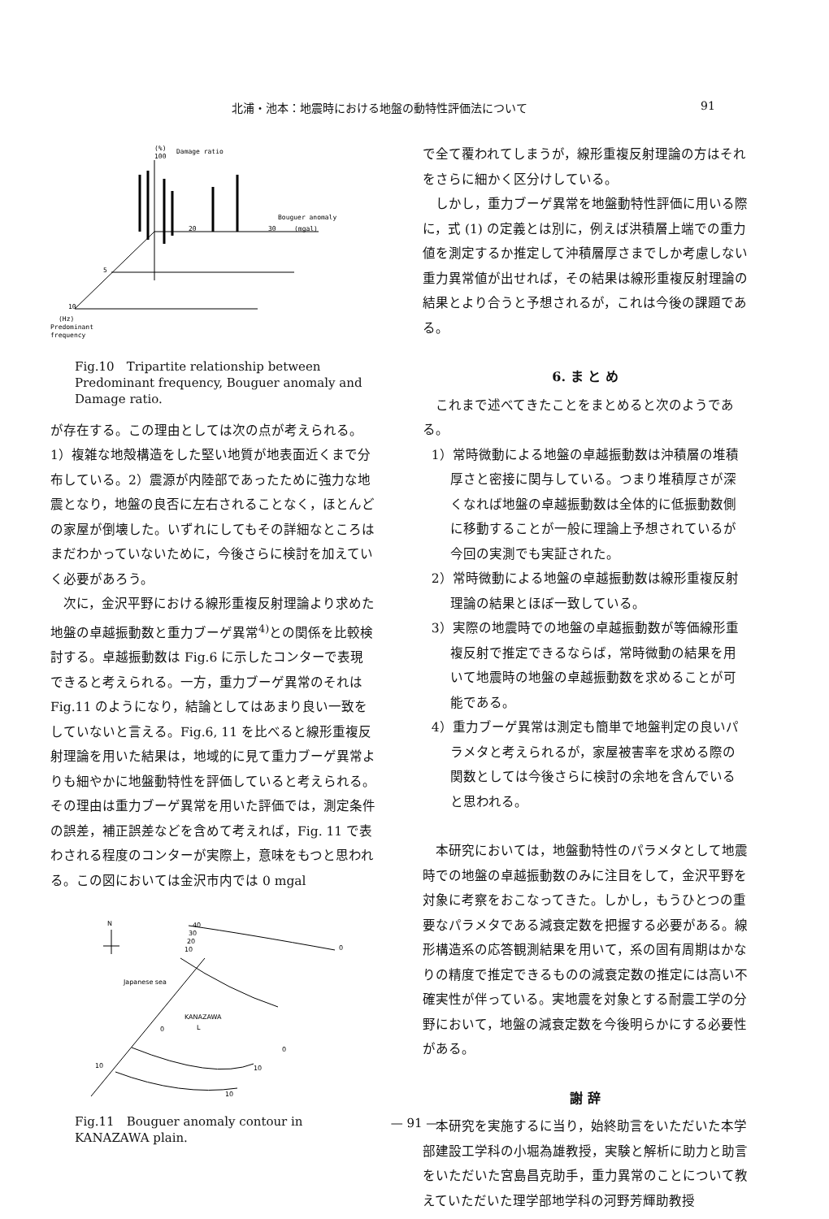北浦・池本：地震時における地盤の動特性評価法について 91
(%)
100
Damage ratio
Bouguer anomaly
30
(mgal)
20
5
10
(Hz)
Predominant
frequency
Fig.10　Tripartite relationship between Predominant frequency, Bouguer anomaly and Damage ratio.
が存在する。この理由としては次の点が考えられる。1）複雑な地殻構造をした堅い地質が地表面近くまで分布している。2）震源が内陸部であったために強力な地震となり，地盤の良否に左右されることなく，ほとんどの家屋が倒壊した。いずれにしてもその詳細なところはまだわかっていないために，今後さらに検討を加えていく必要があろう。
次に，金沢平野における線形重複反射理論より求めた地盤の卓越振動数と重力ブーゲ異常<sup>4)</sup>との関係を比較検討する。卓越振動数は Fig.6 に示したコンターで表現できると考えられる。一方，重力ブーゲ異常のそれは Fig.11 のようになり，結論としてはあまり良い一致をしていないと言える。Fig.6, 11 を比べると線形重複反射理論を用いた結果は，地域的に見て重力ブーゲ異常よりも細やかに地盤動特性を評価していると考えられる。その理由は重力ブーゲ異常を用いた評価では，測定条件の誤差，補正誤差などを含めて考えれば，Fig. 11 で表わされる程度のコンターが実際上，意味をもつと思われる。この図においては金沢市内では 0 mgal
N
40
30
20
10
0
Japanese sea
KANAZAWA
L
0
0
10
10
10
Fig.11　Bouguer anomaly contour in KANAZAWA plain.
で全て覆われてしまうが，線形重複反射理論の方はそれをさらに細かく区分けしている。
しかし，重力ブーゲ異常を地盤動特性評価に用いる際に，式 (1) の定義とは別に，例えば洪積層上端での重力値を測定するか推定して沖積層厚さまでしか考慮しない重力異常値が出せれば，その結果は線形重複反射理論の結果とより合うと予想されるが，これは今後の課題である。
6. ま と め
これまで述べてきたことをまとめると次のようである。
1）常時微動による地盤の卓越振動数は沖積層の堆積厚さと密接に関与している。つまり堆積厚さが深くなれば地盤の卓越振動数は全体的に低振動数側に移動することが一般に理論上予想されているが今回の実測でも実証された。
2）常時微動による地盤の卓越振動数は線形重複反射理論の結果とほぼ一致している。
3）実際の地震時での地盤の卓越振動数が等価線形重複反射で推定できるならば，常時微動の結果を用いて地震時の地盤の卓越振動数を求めることが可能である。
4）重力ブーゲ異常は測定も簡単で地盤判定の良いパラメタと考えられるが，家屋被害率を求める際の関数としては今後さらに検討の余地を含んでいると思われる。
本研究においては，地盤動特性のパラメタとして地震時での地盤の卓越振動数のみに注目をして，金沢平野を対象に考察をおこなってきた。しかし，もうひとつの重要なパラメタである減衰定数を把握する必要がある。線形構造系の応答観測結果を用いて，系の固有周期はかなりの精度で推定できるものの減衰定数の推定には高い不確実性が伴っている。実地震を対象とする耐震工学の分野において，地盤の減衰定数を今後明らかにする必要性がある。
謝 辞
本研究を実施するに当り，始終助言をいただいた本学部建設工学科の小堀為雄教授，実験と解析に助力と助言をいただいた宮島昌克助手，重力異常のことについて教えていただいた理学部地学科の河野芳輝助教授
— 91 —